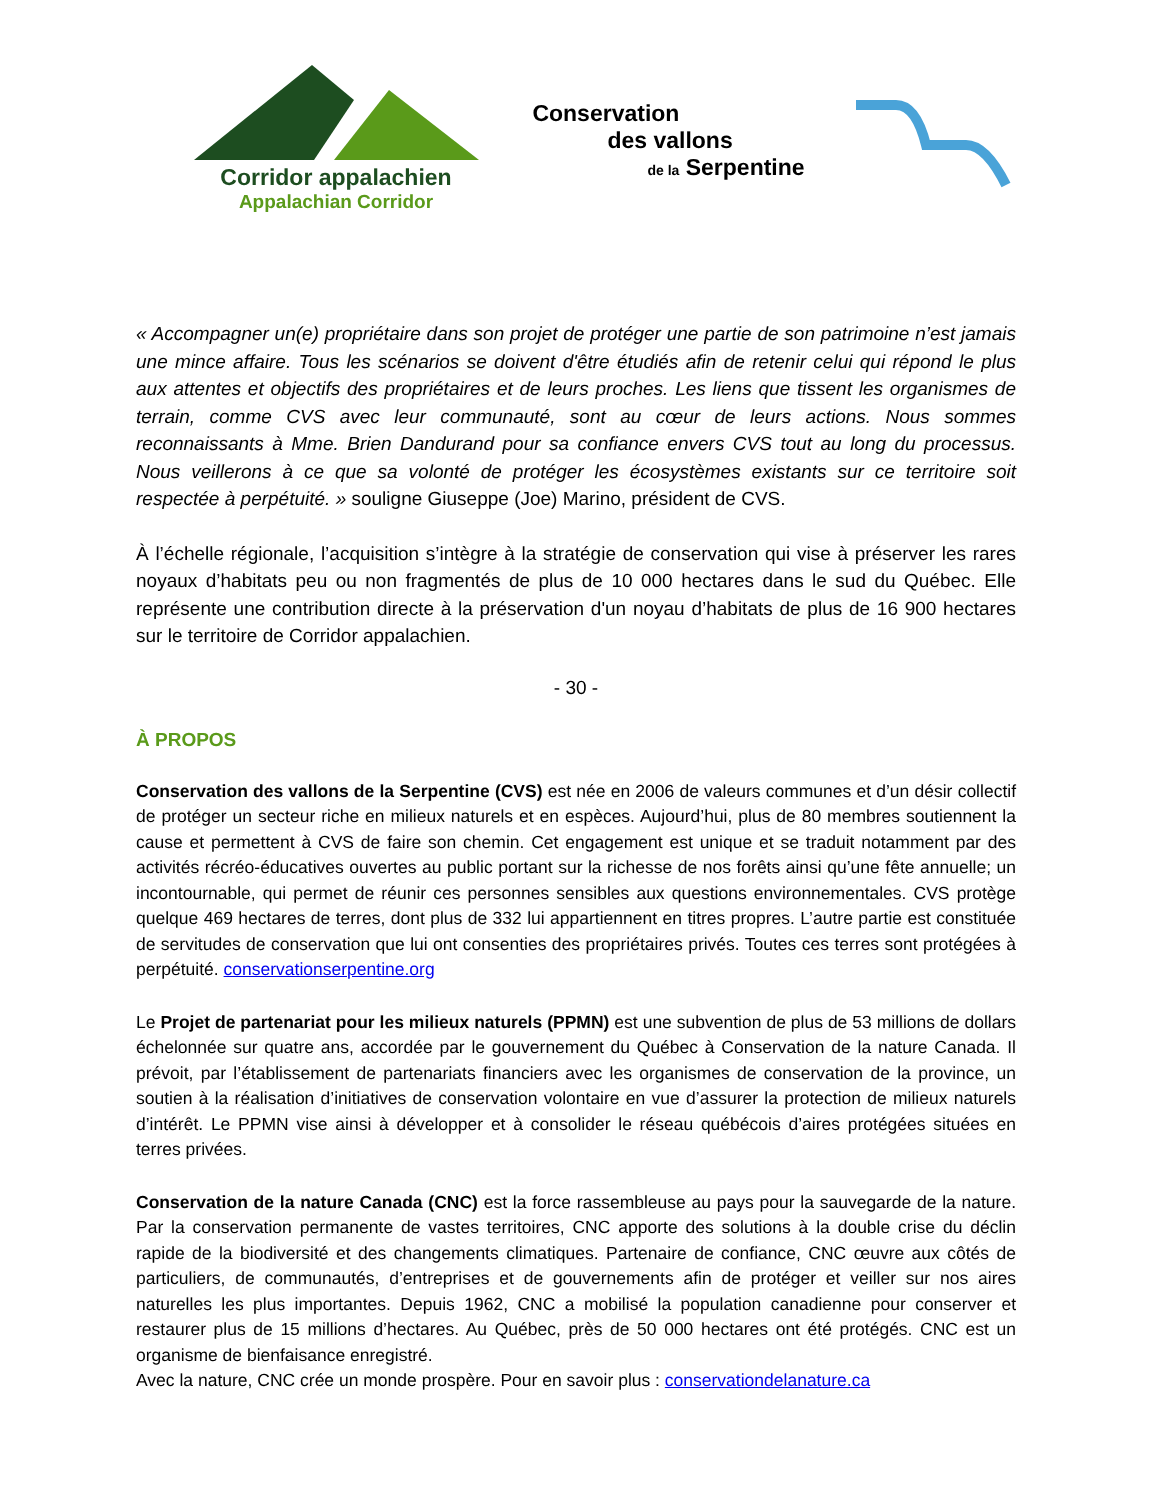Corridor appalachien
Appalachian Corridor
Conservation
des vallons
de la Serpentine
« Accompagner un(e) propriétaire dans son projet de protéger une partie de son patrimoine n’est jamais une mince affaire. Tous les scénarios se doivent d'être étudiés afin de retenir celui qui répond le plus aux attentes et objectifs des propriétaires et de leurs proches. Les liens que tissent les organismes de terrain, comme CVS avec leur communauté, sont au cœur de leurs actions. Nous sommes reconnaissants à Mme. Brien Dandurand pour sa confiance envers CVS tout au long du processus. Nous veillerons à ce que sa volonté de protéger les écosystèmes existants sur ce territoire soit respectée à perpétuité. » souligne Giuseppe (Joe) Marino, président de CVS.
À l’échelle régionale, l’acquisition s’intègre à la stratégie de conservation qui vise à préserver les rares noyaux d’habitats peu ou non fragmentés de plus de 10 000 hectares dans le sud du Québec. Elle représente une contribution directe à la préservation d'un noyau d’habitats de plus de 16 900 hectares sur le territoire de Corridor appalachien.
- 30 -
À PROPOS
Conservation des vallons de la Serpentine (CVS) est née en 2006 de valeurs communes et d’un désir collectif de protéger un secteur riche en milieux naturels et en espèces. Aujourd’hui, plus de 80 membres soutiennent la cause et permettent à CVS de faire son chemin. Cet engagement est unique et se traduit notamment par des activités récréo-éducatives ouvertes au public portant sur la richesse de nos forêts ainsi qu’une fête annuelle; un incontournable, qui permet de réunir ces personnes sensibles aux questions environnementales. CVS protège quelque 469 hectares de terres, dont plus de 332 lui appartiennent en titres propres. L’autre partie est constituée de servitudes de conservation que lui ont consenties des propriétaires privés. Toutes ces terres sont protégées à perpétuité. conservationserpentine.org
Le Projet de partenariat pour les milieux naturels (PPMN) est une subvention de plus de 53 millions de dollars échelonnée sur quatre ans, accordée par le gouvernement du Québec à Conservation de la nature Canada. Il prévoit, par l’établissement de partenariats financiers avec les organismes de conservation de la province, un soutien à la réalisation d’initiatives de conservation volontaire en vue d’assurer la protection de milieux naturels d’intérêt. Le PPMN vise ainsi à développer et à consolider le réseau québécois d’aires protégées situées en terres privées.
Conservation de la nature Canada (CNC) est la force rassembleuse au pays pour la sauvegarde de la nature. Par la conservation permanente de vastes territoires, CNC apporte des solutions à la double crise du déclin rapide de la biodiversité et des changements climatiques. Partenaire de confiance, CNC œuvre aux côtés de particuliers, de communautés, d’entreprises et de gouvernements afin de protéger et veiller sur nos aires naturelles les plus importantes. Depuis 1962, CNC a mobilisé la population canadienne pour conserver et restaurer plus de 15 millions d’hectares. Au Québec, près de 50 000 hectares ont été protégés. CNC est un organisme de bienfaisance enregistré.
Avec la nature, CNC crée un monde prospère. Pour en savoir plus : conservationdelanature.ca